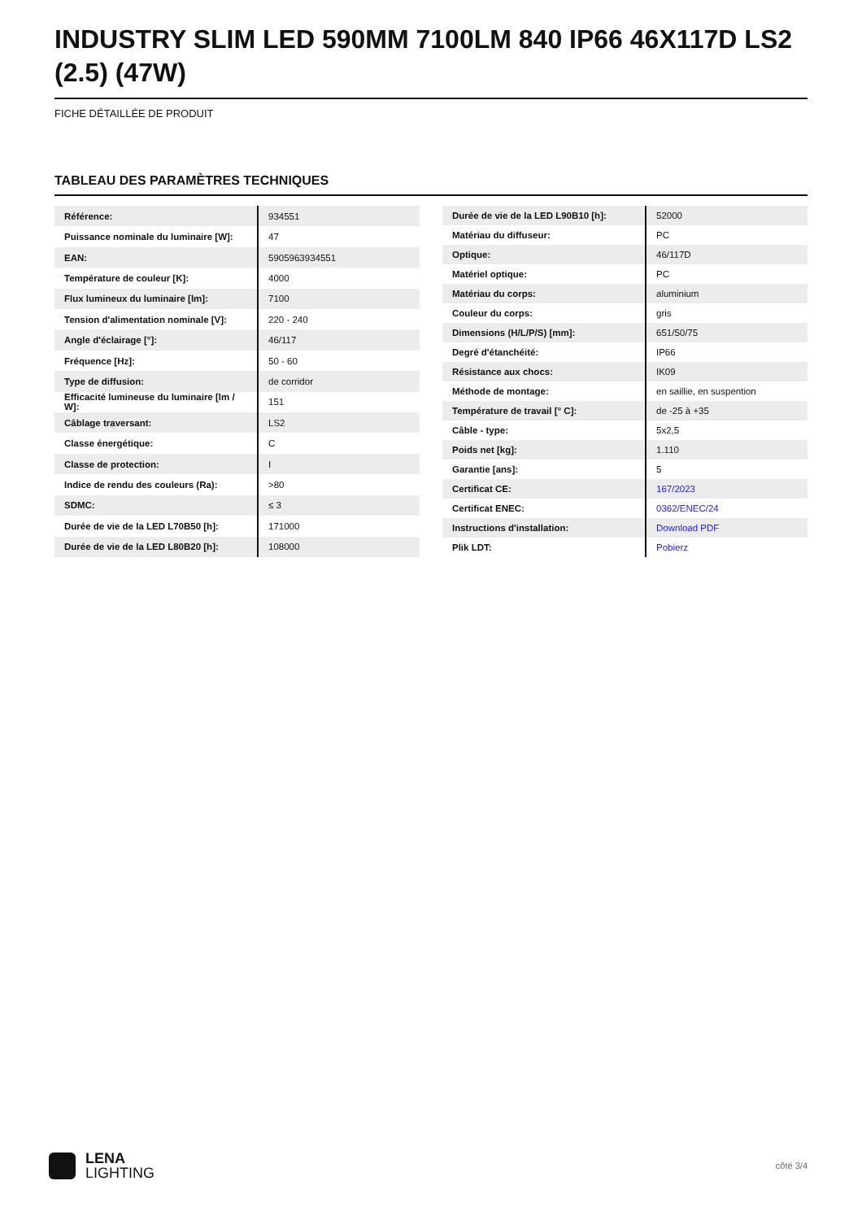INDUSTRY SLIM LED 590MM 7100LM 840 IP66 46X117D LS2 (2.5) (47W)
FICHE DÉTAILLÉE DE PRODUIT
TABLEAU DES PARAMÈTRES TECHNIQUES
| Référence: | 934551 |
| Puissance nominale du luminaire [W]: | 47 |
| EAN: | 5905963934551 |
| Température de couleur [K]: | 4000 |
| Flux lumineux du luminaire [lm]: | 7100 |
| Tension d'alimentation nominale [V]: | 220 - 240 |
| Angle d'éclairage [°]: | 46/117 |
| Fréquence [Hz]: | 50 - 60 |
| Type de diffusion: | de corridor |
| Efficacité lumineuse du luminaire [lm / W]: | 151 |
| Câblage traversant: | LS2 |
| Classe énergétique: | C |
| Classe de protection: | I |
| Indice de rendu des couleurs (Ra): | >80 |
| SDMC: | ≤ 3 |
| Durée de vie de la LED L70B50 [h]: | 171000 |
| Durée de vie de la LED L80B20 [h]: | 108000 |
| Durée de vie de la LED L90B10 [h]: | 52000 |
| Matériau du diffuseur: | PC |
| Optique: | 46/117D |
| Matériel optique: | PC |
| Matériau du corps: | aluminium |
| Couleur du corps: | gris |
| Dimensions (H/L/P/S) [mm]: | 651/50/75 |
| Degré d'étanchéité: | IP66 |
| Résistance aux chocs: | IK09 |
| Méthode de montage: | en saillie, en suspention |
| Température de travail [° C]: | de -25 à +35 |
| Câble - type: | 5x2,5 |
| Poids net [kg]: | 1.110 |
| Garantie [ans]: | 5 |
| Certificat CE: | 167/2023 |
| Certificat ENEC: | 0362/ENEC/24 |
| Instructions d'installation: | Download PDF |
| Plik LDT: | Pobierz |
LENA
LIGHTING
côté 3/4